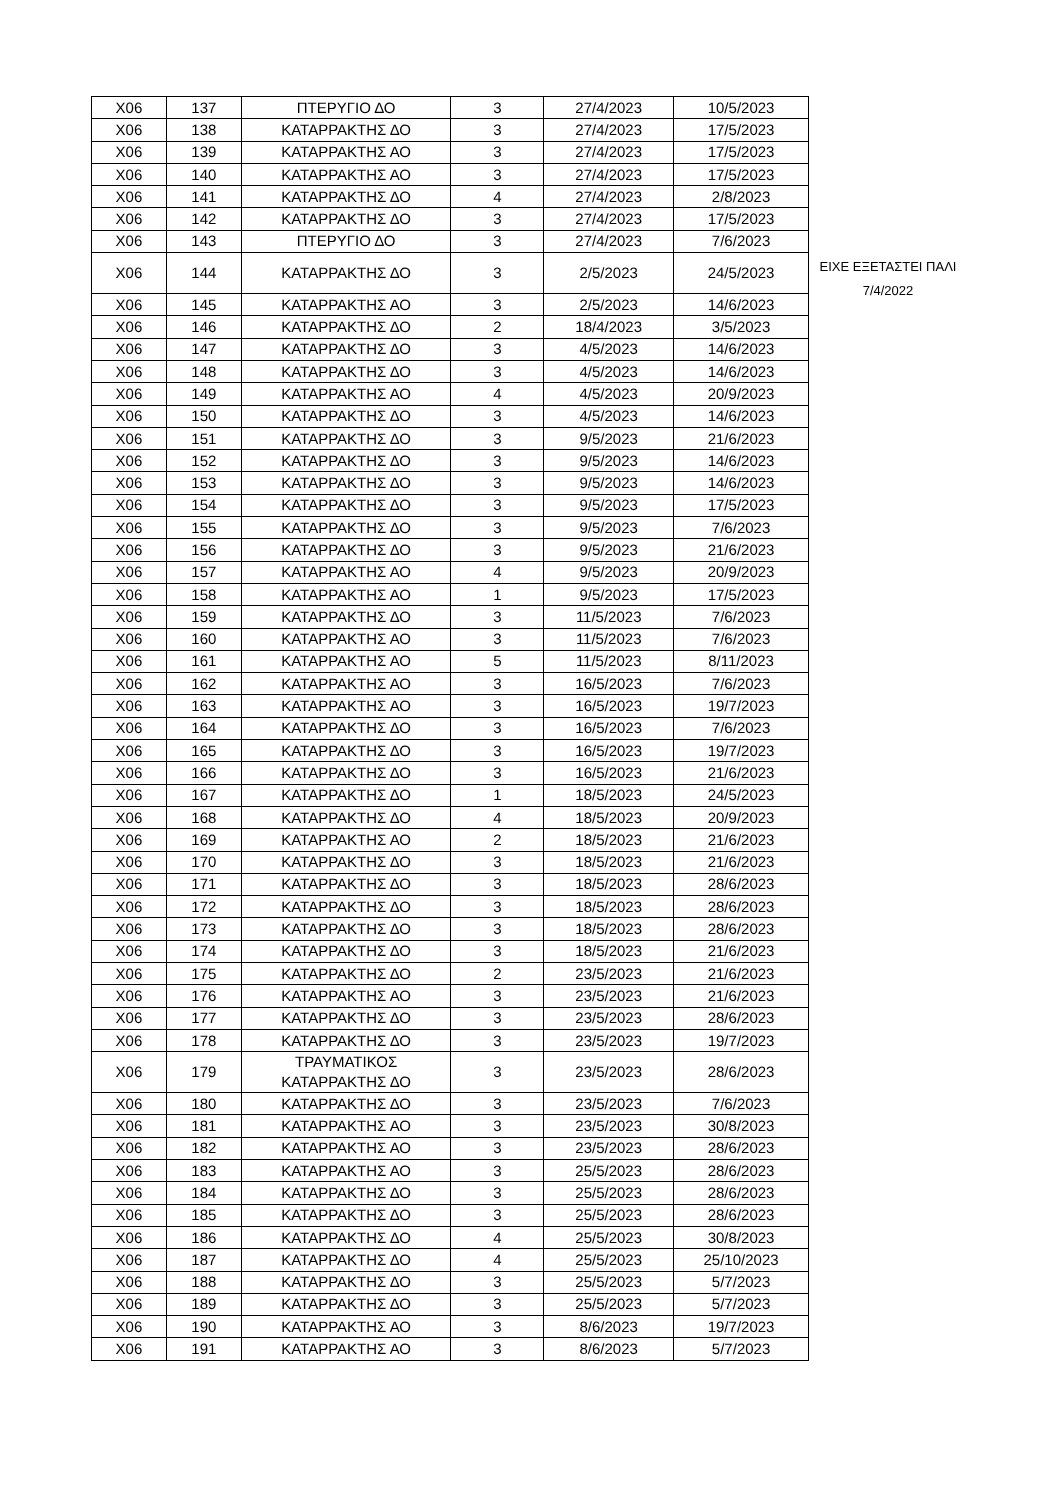| X06 | 137 | ΠΤΕΡΥΓΙΟ ΔΟ | 3 | 27/4/2023 | 10/5/2023 |
| X06 | 138 | ΚΑΤΑΡΡΑΚΤΗΣ ΔΟ | 3 | 27/4/2023 | 17/5/2023 |
| X06 | 139 | ΚΑΤΑΡΡΑΚΤΗΣ ΑΟ | 3 | 27/4/2023 | 17/5/2023 |
| X06 | 140 | ΚΑΤΑΡΡΑΚΤΗΣ ΑΟ | 3 | 27/4/2023 | 17/5/2023 |
| X06 | 141 | ΚΑΤΑΡΡΑΚΤΗΣ ΔΟ | 4 | 27/4/2023 | 2/8/2023 |
| X06 | 142 | ΚΑΤΑΡΡΑΚΤΗΣ ΔΟ | 3 | 27/4/2023 | 17/5/2023 |
| X06 | 143 | ΠΤΕΡΥΓΙΟ ΔΟ | 3 | 27/4/2023 | 7/6/2023 |
| X06 | 144 | ΚΑΤΑΡΡΑΚΤΗΣ ΔΟ | 3 | 2/5/2023 | 24/5/2023 |
| X06 | 145 | ΚΑΤΑΡΡΑΚΤΗΣ ΑΟ | 3 | 2/5/2023 | 14/6/2023 |
| X06 | 146 | ΚΑΤΑΡΡΑΚΤΗΣ ΔΟ | 2 | 18/4/2023 | 3/5/2023 |
| X06 | 147 | ΚΑΤΑΡΡΑΚΤΗΣ ΔΟ | 3 | 4/5/2023 | 14/6/2023 |
| X06 | 148 | ΚΑΤΑΡΡΑΚΤΗΣ ΔΟ | 3 | 4/5/2023 | 14/6/2023 |
| X06 | 149 | ΚΑΤΑΡΡΑΚΤΗΣ ΑΟ | 4 | 4/5/2023 | 20/9/2023 |
| X06 | 150 | ΚΑΤΑΡΡΑΚΤΗΣ ΔΟ | 3 | 4/5/2023 | 14/6/2023 |
| X06 | 151 | ΚΑΤΑΡΡΑΚΤΗΣ ΔΟ | 3 | 9/5/2023 | 21/6/2023 |
| X06 | 152 | ΚΑΤΑΡΡΑΚΤΗΣ ΔΟ | 3 | 9/5/2023 | 14/6/2023 |
| X06 | 153 | ΚΑΤΑΡΡΑΚΤΗΣ ΔΟ | 3 | 9/5/2023 | 14/6/2023 |
| X06 | 154 | ΚΑΤΑΡΡΑΚΤΗΣ ΔΟ | 3 | 9/5/2023 | 17/5/2023 |
| X06 | 155 | ΚΑΤΑΡΡΑΚΤΗΣ ΔΟ | 3 | 9/5/2023 | 7/6/2023 |
| X06 | 156 | ΚΑΤΑΡΡΑΚΤΗΣ ΔΟ | 3 | 9/5/2023 | 21/6/2023 |
| X06 | 157 | ΚΑΤΑΡΡΑΚΤΗΣ ΑΟ | 4 | 9/5/2023 | 20/9/2023 |
| X06 | 158 | ΚΑΤΑΡΡΑΚΤΗΣ ΑΟ | 1 | 9/5/2023 | 17/5/2023 |
| X06 | 159 | ΚΑΤΑΡΡΑΚΤΗΣ ΔΟ | 3 | 11/5/2023 | 7/6/2023 |
| X06 | 160 | ΚΑΤΑΡΡΑΚΤΗΣ ΑΟ | 3 | 11/5/2023 | 7/6/2023 |
| X06 | 161 | ΚΑΤΑΡΡΑΚΤΗΣ ΑΟ | 5 | 11/5/2023 | 8/11/2023 |
| X06 | 162 | ΚΑΤΑΡΡΑΚΤΗΣ ΑΟ | 3 | 16/5/2023 | 7/6/2023 |
| X06 | 163 | ΚΑΤΑΡΡΑΚΤΗΣ ΑΟ | 3 | 16/5/2023 | 19/7/2023 |
| X06 | 164 | ΚΑΤΑΡΡΑΚΤΗΣ ΔΟ | 3 | 16/5/2023 | 7/6/2023 |
| X06 | 165 | ΚΑΤΑΡΡΑΚΤΗΣ ΔΟ | 3 | 16/5/2023 | 19/7/2023 |
| X06 | 166 | ΚΑΤΑΡΡΑΚΤΗΣ ΔΟ | 3 | 16/5/2023 | 21/6/2023 |
| X06 | 167 | ΚΑΤΑΡΡΑΚΤΗΣ ΔΟ | 1 | 18/5/2023 | 24/5/2023 |
| X06 | 168 | ΚΑΤΑΡΡΑΚΤΗΣ ΔΟ | 4 | 18/5/2023 | 20/9/2023 |
| X06 | 169 | ΚΑΤΑΡΡΑΚΤΗΣ ΑΟ | 2 | 18/5/2023 | 21/6/2023 |
| X06 | 170 | ΚΑΤΑΡΡΑΚΤΗΣ ΔΟ | 3 | 18/5/2023 | 21/6/2023 |
| X06 | 171 | ΚΑΤΑΡΡΑΚΤΗΣ ΔΟ | 3 | 18/5/2023 | 28/6/2023 |
| X06 | 172 | ΚΑΤΑΡΡΑΚΤΗΣ ΔΟ | 3 | 18/5/2023 | 28/6/2023 |
| X06 | 173 | ΚΑΤΑΡΡΑΚΤΗΣ ΔΟ | 3 | 18/5/2023 | 28/6/2023 |
| X06 | 174 | ΚΑΤΑΡΡΑΚΤΗΣ ΔΟ | 3 | 18/5/2023 | 21/6/2023 |
| X06 | 175 | ΚΑΤΑΡΡΑΚΤΗΣ ΔΟ | 2 | 23/5/2023 | 21/6/2023 |
| X06 | 176 | ΚΑΤΑΡΡΑΚΤΗΣ ΑΟ | 3 | 23/5/2023 | 21/6/2023 |
| X06 | 177 | ΚΑΤΑΡΡΑΚΤΗΣ ΔΟ | 3 | 23/5/2023 | 28/6/2023 |
| X06 | 178 | ΚΑΤΑΡΡΑΚΤΗΣ ΔΟ | 3 | 23/5/2023 | 19/7/2023 |
| X06 | 179 | ΤΡΑΥΜΑΤΙΚΟΣ ΚΑΤΑΡΡΑΚΤΗΣ ΔΟ | 3 | 23/5/2023 | 28/6/2023 |
| X06 | 180 | ΚΑΤΑΡΡΑΚΤΗΣ ΔΟ | 3 | 23/5/2023 | 7/6/2023 |
| X06 | 181 | ΚΑΤΑΡΡΑΚΤΗΣ ΑΟ | 3 | 23/5/2023 | 30/8/2023 |
| X06 | 182 | ΚΑΤΑΡΡΑΚΤΗΣ ΑΟ | 3 | 23/5/2023 | 28/6/2023 |
| X06 | 183 | ΚΑΤΑΡΡΑΚΤΗΣ ΑΟ | 3 | 25/5/2023 | 28/6/2023 |
| X06 | 184 | ΚΑΤΑΡΡΑΚΤΗΣ ΔΟ | 3 | 25/5/2023 | 28/6/2023 |
| X06 | 185 | ΚΑΤΑΡΡΑΚΤΗΣ ΔΟ | 3 | 25/5/2023 | 28/6/2023 |
| X06 | 186 | ΚΑΤΑΡΡΑΚΤΗΣ ΔΟ | 4 | 25/5/2023 | 30/8/2023 |
| X06 | 187 | ΚΑΤΑΡΡΑΚΤΗΣ ΔΟ | 4 | 25/5/2023 | 25/10/2023 |
| X06 | 188 | ΚΑΤΑΡΡΑΚΤΗΣ ΔΟ | 3 | 25/5/2023 | 5/7/2023 |
| X06 | 189 | ΚΑΤΑΡΡΑΚΤΗΣ ΔΟ | 3 | 25/5/2023 | 5/7/2023 |
| X06 | 190 | ΚΑΤΑΡΡΑΚΤΗΣ ΑΟ | 3 | 8/6/2023 | 19/7/2023 |
| X06 | 191 | ΚΑΤΑΡΡΑΚΤΗΣ ΑΟ | 3 | 8/6/2023 | 5/7/2023 |
ΕΙΧΕ ΕΞΕΤΑΣΤΕΙ ΠΑΛΙ
7/4/2022